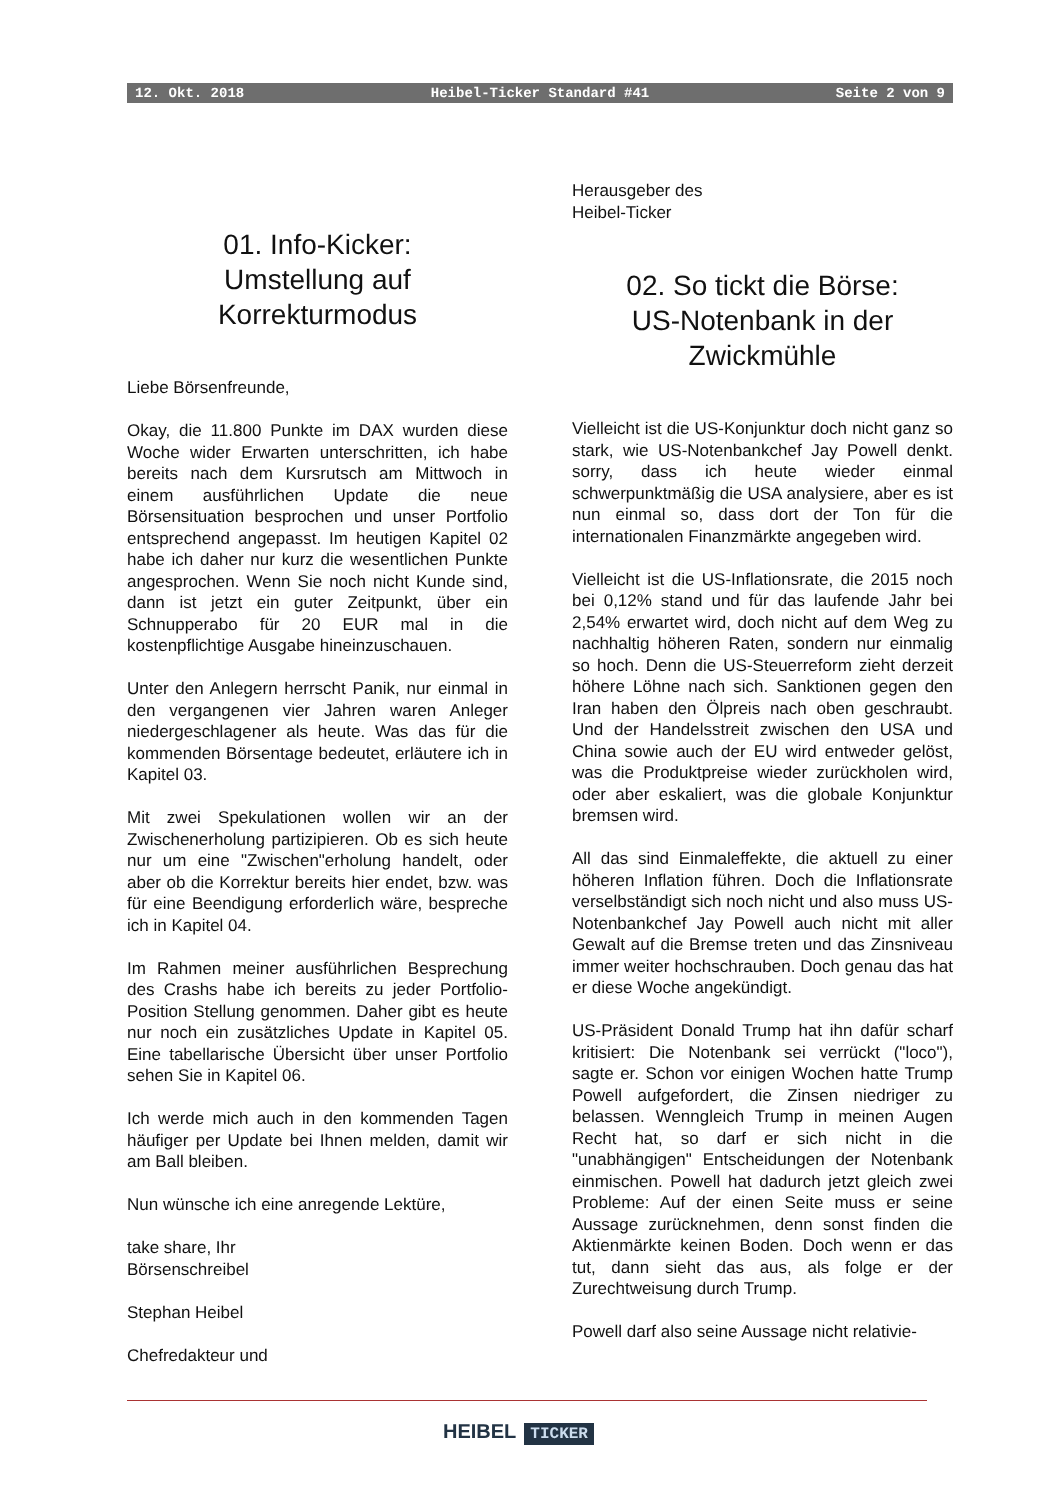12. Okt. 2018 Heibel-Ticker Standard #41 Seite 2 von 9
01. Info-Kicker:
Umstellung auf
Korrekturmodus
Liebe Börsenfreunde,
Okay, die 11.800 Punkte im DAX wurden diese Woche wider Erwarten unterschritten, ich habe bereits nach dem Kursrutsch am Mittwoch in einem ausführlichen Update die neue Börsensituation besprochen und unser Portfolio entsprechend angepasst. Im heutigen Kapitel 02 habe ich daher nur kurz die wesentlichen Punkte angesprochen. Wenn Sie noch nicht Kunde sind, dann ist jetzt ein guter Zeitpunkt, über ein Schnupperabo für 20 EUR mal in die kostenpflichtige Ausgabe hineinzuschauen.
Unter den Anlegern herrscht Panik, nur einmal in den vergangenen vier Jahren waren Anleger niedergeschlagener als heute. Was das für die kommenden Börsentage bedeutet, erläutere ich in Kapitel 03.
Mit zwei Spekulationen wollen wir an der Zwischenerholung partizipieren. Ob es sich heute nur um eine "Zwischen"erholung handelt, oder aber ob die Korrektur bereits hier endet, bzw. was für eine Beendigung erforderlich wäre, bespreche ich in Kapitel 04.
Im Rahmen meiner ausführlichen Besprechung des Crashs habe ich bereits zu jeder Portfolio-Position Stellung genommen. Daher gibt es heute nur noch ein zusätzliches Update in Kapitel 05. Eine tabellarische Übersicht über unser Portfolio sehen Sie in Kapitel 06.
Ich werde mich auch in den kommenden Tagen häufiger per Update bei Ihnen melden, damit wir am Ball bleiben.
Nun wünsche ich eine anregende Lektüre,
take share, Ihr
Börsenschreibel
Stephan Heibel
Chefredakteur und
Herausgeber des
Heibel-Ticker
02. So tickt die Börse:
US-Notenbank in der
Zwickmühle
Vielleicht ist die US-Konjunktur doch nicht ganz so stark, wie US-Notenbankchef Jay Powell denkt. sorry, dass ich heute wieder einmal schwerpunktmäßig die USA analysiere, aber es ist nun einmal so, dass dort der Ton für die internationalen Finanzmärkte angegeben wird.
Vielleicht ist die US-Inflationsrate, die 2015 noch bei 0,12% stand und für das laufende Jahr bei 2,54% erwartet wird, doch nicht auf dem Weg zu nachhaltig höheren Raten, sondern nur einmalig so hoch. Denn die US-Steuerreform zieht derzeit höhere Löhne nach sich. Sanktionen gegen den Iran haben den Ölpreis nach oben geschraubt. Und der Handelsstreit zwischen den USA und China sowie auch der EU wird entweder gelöst, was die Produktpreise wieder zurückholen wird, oder aber eskaliert, was die globale Konjunktur bremsen wird.
All das sind Einmaleffekte, die aktuell zu einer höheren Inflation führen. Doch die Inflationsrate verselbständigt sich noch nicht und also muss US-Notenbankchef Jay Powell auch nicht mit aller Gewalt auf die Bremse treten und das Zinsniveau immer weiter hochschrauben. Doch genau das hat er diese Woche angekündigt.
US-Präsident Donald Trump hat ihn dafür scharf kritisiert: Die Notenbank sei verrückt ("loco"), sagte er. Schon vor einigen Wochen hatte Trump Powell aufgefordert, die Zinsen niedriger zu belassen. Wenngleich Trump in meinen Augen Recht hat, so darf er sich nicht in die "unabhängigen" Entscheidungen der Notenbank einmischen. Powell hat dadurch jetzt gleich zwei Probleme: Auf der einen Seite muss er seine Aussage zurücknehmen, denn sonst finden die Aktienmärkte keinen Boden. Doch wenn er das tut, dann sieht das aus, als folge er der Zurechtweisung durch Trump.
Powell darf also seine Aussage nicht relativie-
HEIBEL TICKER